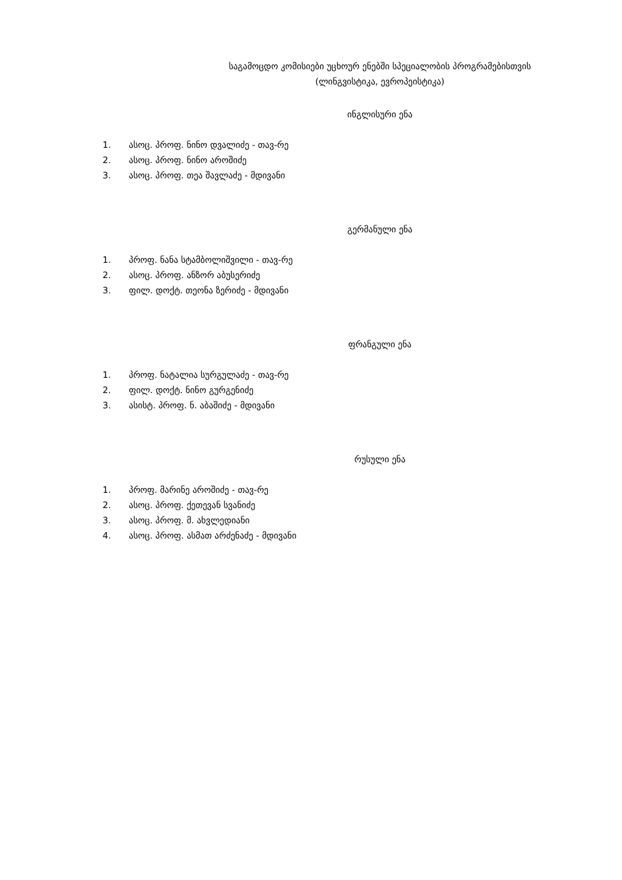საგამოცდო კომისიები უცხოურ ენებში სპეციალობის პროგრამებისთვის
(ლინგვისტიკა, ევროპეისტიკა)
ინგლისური ენა
1. ასოც. პროფ. ნინო დვალიძე - თავ-რე
2. ასოც. პროფ. ნინო აროშიძე
3. ასოც. პროფ. თეა შავლაძე - მდივანი
გერმანული ენა
1. პროფ. ნანა სტამბოლიშვილი - თავ-რე
2. ასოც. პროფ. ანზორ აბუსერიძე
3. ფილ. დოქტ. თეონა ზერიძე - მდივანი
ფრანგული ენა
1. პროფ. ნატალია სურგულაძე - თავ-რე
2. ფილ. დოქტ. ნინო გურგენიძე
3. ასისტ. პროფ. ნ. აბაშიძე - მდივანი
რუსული ენა
1. პროფ. მარინე აროშიძე - თავ-რე
2. ასოც. პროფ. ქეთევან სვანიძე
3. ასოც. პროფ. მ. ახვლედიანი
4. ასოც. პროფ. ასმათ არძენაძე - მდივანი